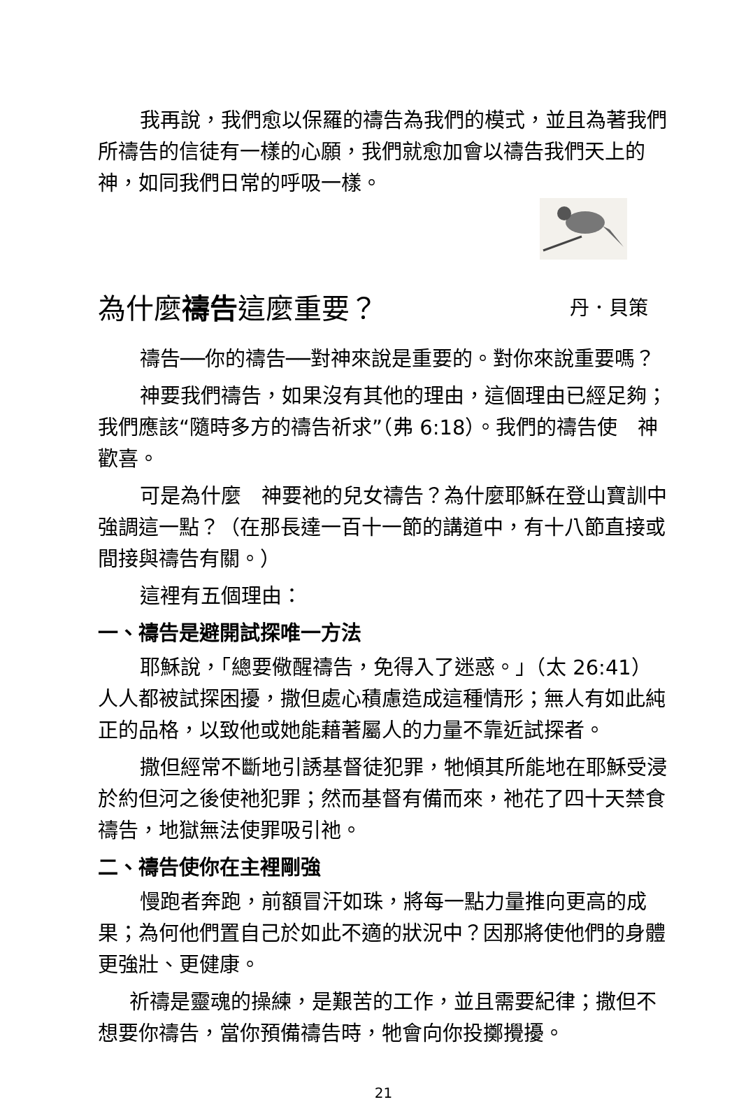我再說，我們愈以保羅的禱告為我們的模式，並且為著我們所禱告的信徒有一樣的心願，我們就愈加會以禱告我們天上的　神，如同我們日常的呼吸一樣。
為什麼禱告這麼重要？ 丹．貝策
禱告──你的禱告──對神來說是重要的。對你來說重要嗎？
神要我們禱告，如果沒有其他的理由，這個理由已經足夠；我們應該“隨時多方的禱告祈求”（弗 6:18）。我們的禱告使　神歡喜。
可是為什麼　神要祂的兒女禱告？為什麼耶穌在登山寶訓中強調這一點？（在那長達一百十一節的講道中，有十八節直接或間接與禱告有關。）
這裡有五個理由：
一、禱告是避開試探唯一方法
耶穌說，「總要儆醒禱告，免得入了迷惑。」（太 26:41）人人都被試探困擾，撒但處心積慮造成這種情形；無人有如此純正的品格，以致他或她能藉著屬人的力量不靠近試探者。
撒但經常不斷地引誘基督徒犯罪，牠傾其所能地在耶穌受浸於約但河之後使祂犯罪；然而基督有備而來，祂花了四十天禁食禱告，地獄無法使罪吸引祂。
二、禱告使你在主裡剛強
慢跑者奔跑，前額冒汗如珠，將每一點力量推向更高的成果；為何他們置自己於如此不適的狀況中？因那將使他們的身體更強壯、更健康。
祈禱是靈魂的操練，是艱苦的工作，並且需要紀律；撒但不想要你禱告，當你預備禱告時，牠會向你投擲攪擾。
21